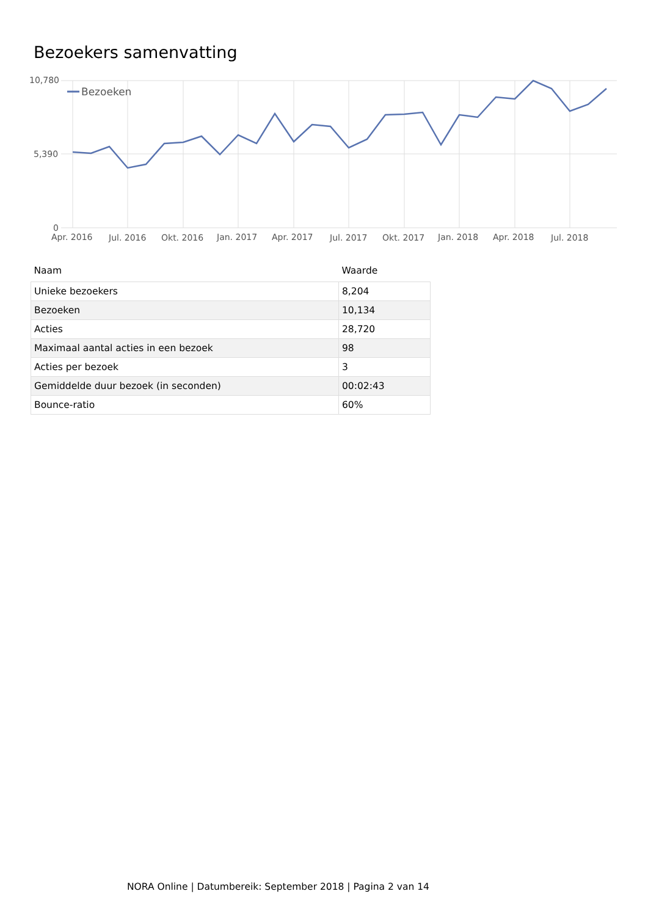Bezoekers samenvatting
10,780
5,390
0
Apr. 2016
Jul. 2016
Okt. 2016
Jan. 2017
Apr. 2017
Jul. 2017
Okt. 2017
Jan. 2018
Apr. 2018
Jul. 2018
Bezoeken
| Naam | Waarde |
| --- | --- |
| Unieke bezoekers | 8,204 |
| Bezoeken | 10,134 |
| Acties | 28,720 |
| Maximaal aantal acties in een bezoek | 98 |
| Acties per bezoek | 3 |
| Gemiddelde duur bezoek (in seconden) | 00:02:43 |
| Bounce-ratio | 60% |
NORA Online | Datumbereik: September 2018 | Pagina 2 van 14